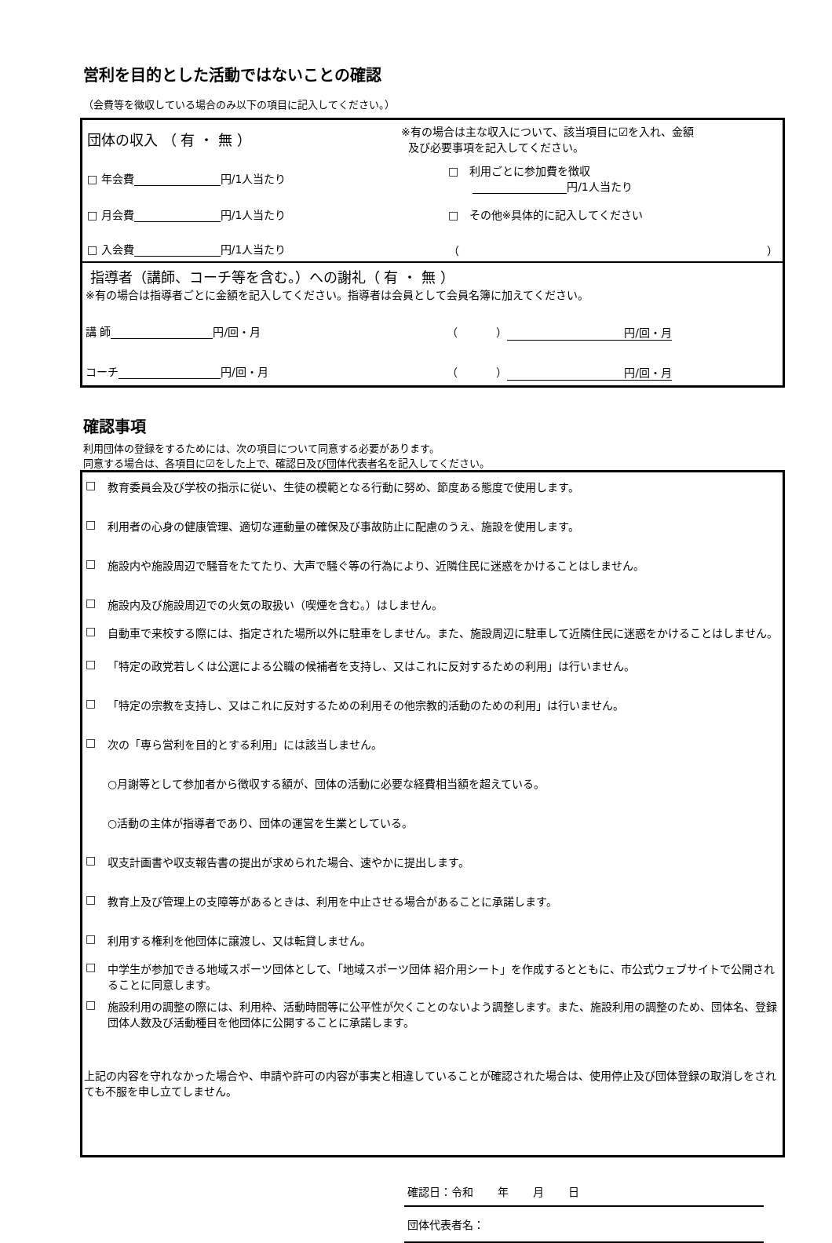営利を目的とした活動ではないことの確認
（会費等を徴収している場合のみ以下の項目に記入してください。）
団体の収入 （ 有 ・ 無 ）
※有の場合は主な収入について、該当項目に☑を入れ、金額
及び必要事項を記入してください。
□ 年会費 円/1人当たり
□ 利用ごとに参加費を徴収
円/1人当たり
□ 月会費 円/1人当たり □ その他※具体的に記入してください
□ 入会費 円/1人当たり （ ）
指導者（講師、コーチ等を含む。）への謝礼（ 有 ・ 無 ）
※有の場合は指導者ごとに金額を記入してください。指導者は会員として会員名簿に加えてください。
講 師 円/回・月 （ ） 円/回・月
コーチ 円/回・月 （ ） 円/回・月
確認事項
利用団体の登録をするためには、次の項目について同意する必要があります。
同意する場合は、各項目に☑をした上で、確認日及び団体代表者名を記入してください。
□ 教育委員会及び学校の指示に従い、生徒の模範となる行動に努め、節度ある態度で使用します。
□ 利用者の心身の健康管理、適切な運動量の確保及び事故防止に配慮のうえ、施設を使用します。
□ 施設内や施設周辺で騒音をたてたり、大声で騒ぐ等の行為により、近隣住民に迷惑をかけることはしません。
□ 施設内及び施設周辺での火気の取扱い（喫煙を含む。）はしません。
□ 自動車で来校する際には、指定された場所以外に駐車をしません。また、施設周辺に駐車して近隣住民に迷惑をかけることはしません。
□ 「特定の政党若しくは公選による公職の候補者を支持し、又はこれに反対するための利用」は行いません。
□ 「特定の宗教を支持し、又はこれに反対するための利用その他宗教的活動のための利用」は行いません。
□ 次の「専ら営利を目的とする利用」には該当しません。
○月謝等として参加者から徴収する額が、団体の活動に必要な経費相当額を超えている。
○活動の主体が指導者であり、団体の運営を生業としている。
□ 収支計画書や収支報告書の提出が求められた場合、速やかに提出します。
□ 教育上及び管理上の支障等があるときは、利用を中止させる場合があることに承諾します。
□ 利用する権利を他団体に譲渡し、又は転貸しません。
□ 中学生が参加できる地域スポーツ団体として、「地域スポーツ団体 紹介用シート」を作成するとともに、市公式ウェブサイトで公開されることに同意します。
□ 施設利用の調整の際には、利用枠、活動時間等に公平性が欠くことのないよう調整します。また、施設利用の調整のため、団体名、登録団体人数及び活動種目を他団体に公開することに承諾します。
上記の内容を守れなかった場合や、申請や許可の内容が事実と相違していることが確認された場合は、使用停止及び団体登録の取消しをされても不服を申し立てしません。
確認日：令和 年 月 日
団体代表者名：